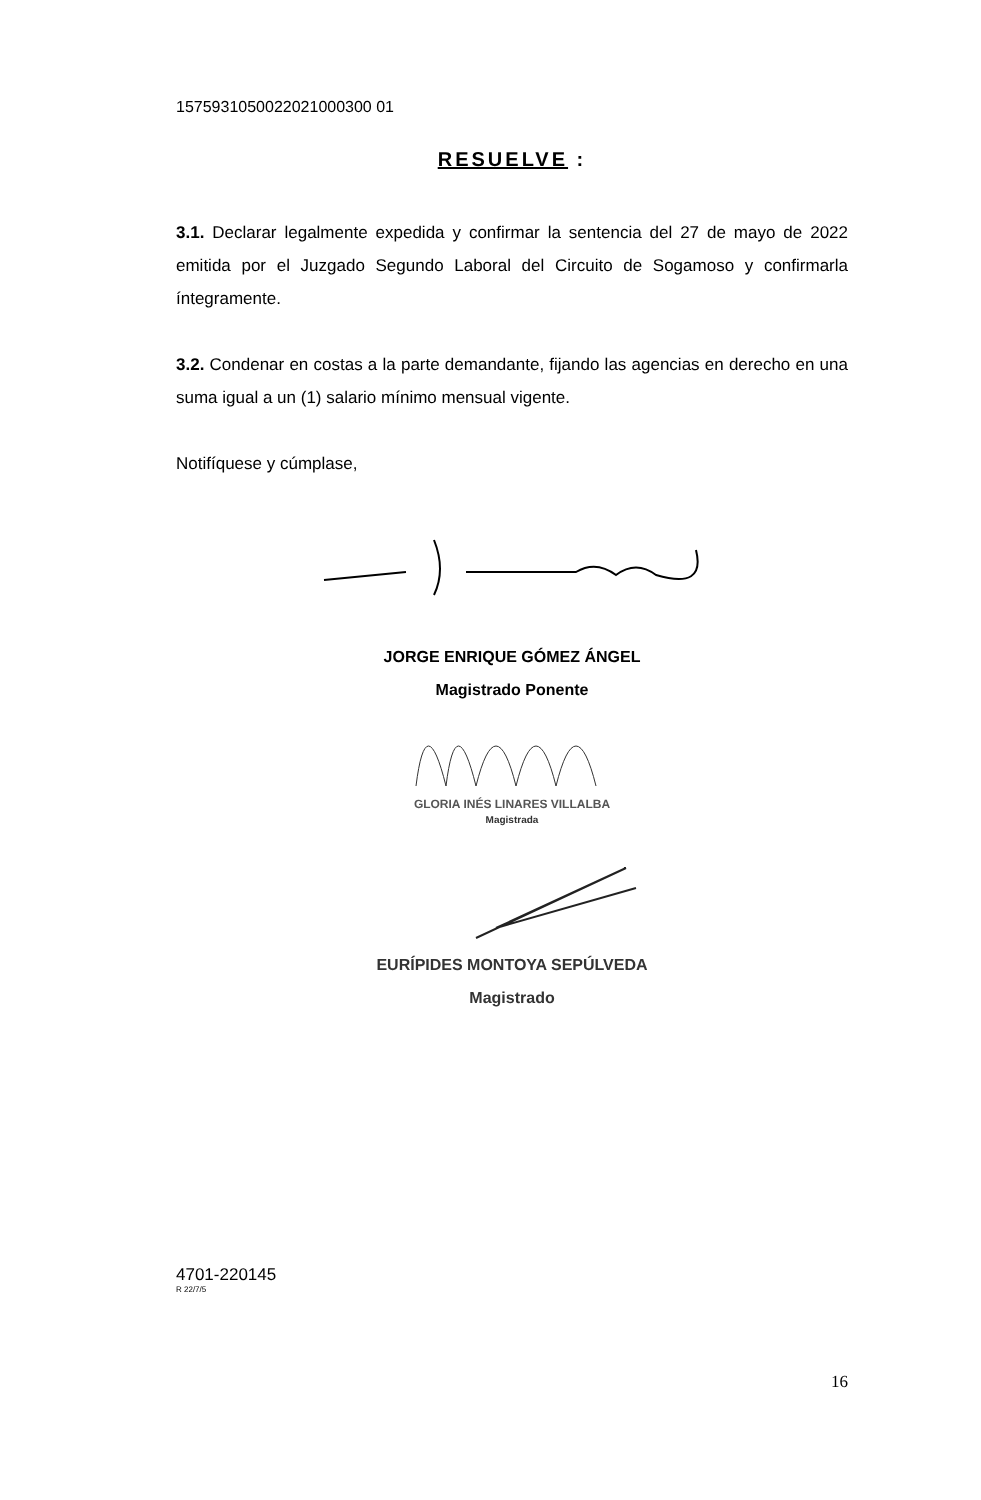1575931050022021000300 01
RESUELVE :
3.1. Declarar legalmente expedida y confirmar la sentencia del 27 de mayo de 2022 emitida por el Juzgado Segundo Laboral del Circuito de Sogamoso y confirmarla íntegramente.
3.2. Condenar en costas a la parte demandante, fijando las agencias en derecho en una suma igual a un (1) salario mínimo mensual vigente.
Notifíquese y cúmplase,
JORGE ENRIQUE GÓMEZ ÁNGEL
Magistrado Ponente
GLORIA INÉS LINARES VILLALBA
Magistrada
EURÍPIDES MONTOYA SEPÚLVEDA
Magistrado
4701-220145
R 22/7/5
16